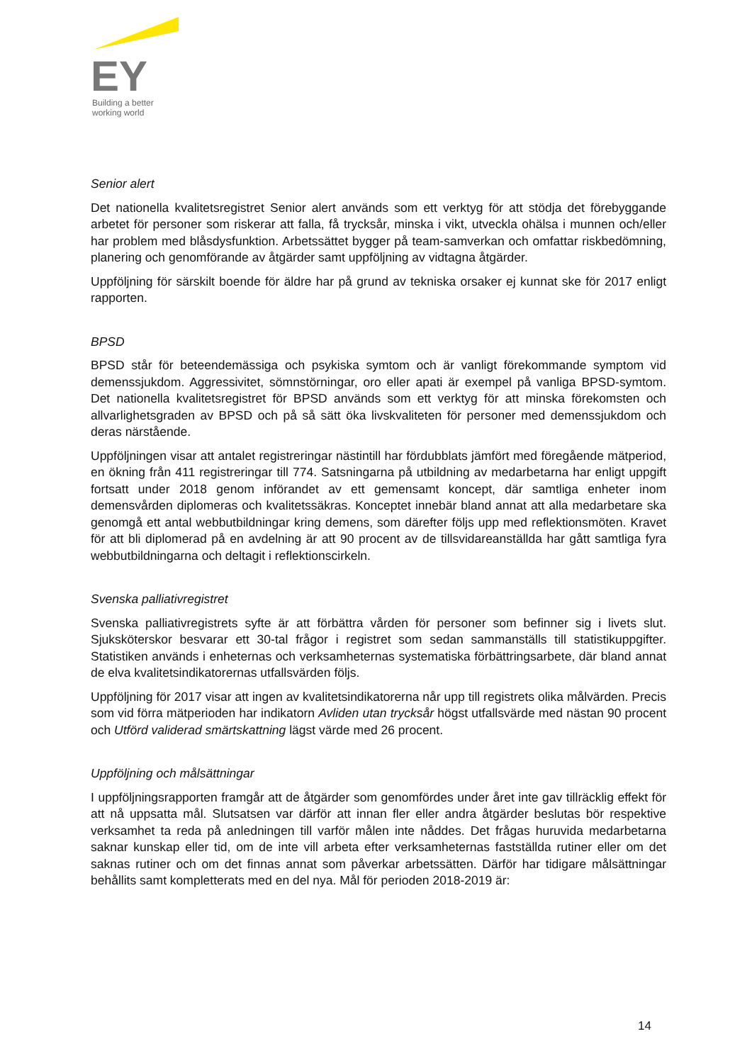EY
Building a better
working world
Senior alert
Det nationella kvalitetsregistret Senior alert används som ett verktyg för att stödja det förebyggande arbetet för personer som riskerar att falla, få trycksår, minska i vikt, utveckla ohälsa i munnen och/eller har problem med blåsdysfunktion. Arbetssättet bygger på team-samverkan och omfattar riskbedömning, planering och genomförande av åtgärder samt uppföljning av vidtagna åtgärder.
Uppföljning för särskilt boende för äldre har på grund av tekniska orsaker ej kunnat ske för 2017 enligt rapporten.
BPSD
BPSD står för beteendemässiga och psykiska symtom och är vanligt förekommande symptom vid demenssjukdom. Aggressivitet, sömnstörningar, oro eller apati är exempel på vanliga BPSD-symtom. Det nationella kvalitetsregistret för BPSD används som ett verktyg för att minska förekomsten och allvarlighetsgraden av BPSD och på så sätt öka livskvaliteten för personer med demenssjukdom och deras närstående.
Uppföljningen visar att antalet registreringar nästintill har fördubblats jämfört med föregående mätperiod, en ökning från 411 registreringar till 774. Satsningarna på utbildning av medarbetarna har enligt uppgift fortsatt under 2018 genom införandet av ett gemensamt koncept, där samtliga enheter inom demensvården diplomeras och kvalitetssäkras. Konceptet innebär bland annat att alla medarbetare ska genomgå ett antal webbutbildningar kring demens, som därefter följs upp med reflektionsmöten. Kravet för att bli diplomerad på en avdelning är att 90 procent av de tillsvidareanställda har gått samtliga fyra webbutbildningarna och deltagit i reflektionscirkeln.
Svenska palliativregistret
Svenska palliativregistrets syfte är att förbättra vården för personer som befinner sig i livets slut. Sjuksköterskor besvarar ett 30-tal frågor i registret som sedan sammanställs till statistikuppgifter. Statistiken används i enheternas och verksamheternas systematiska förbättringsarbete, där bland annat de elva kvalitetsindikatorernas utfallsvärden följs.
Uppföljning för 2017 visar att ingen av kvalitetsindikatorerna når upp till registrets olika målvärden. Precis som vid förra mätperioden har indikatorn Avliden utan trycksår högst utfallsvärde med nästan 90 procent och Utförd validerad smärtskattning lägst värde med 26 procent.
Uppföljning och målsättningar
I uppföljningsrapporten framgår att de åtgärder som genomfördes under året inte gav tillräcklig effekt för att nå uppsatta mål. Slutsatsen var därför att innan fler eller andra åtgärder beslutas bör respektive verksamhet ta reda på anledningen till varför målen inte nåddes. Det frågas huruvida medarbetarna saknar kunskap eller tid, om de inte vill arbeta efter verksamheternas fastställda rutiner eller om det saknas rutiner och om det finnas annat som påverkar arbetssätten. Därför har tidigare målsättningar behållits samt kompletterats med en del nya. Mål för perioden 2018-2019 är:
14